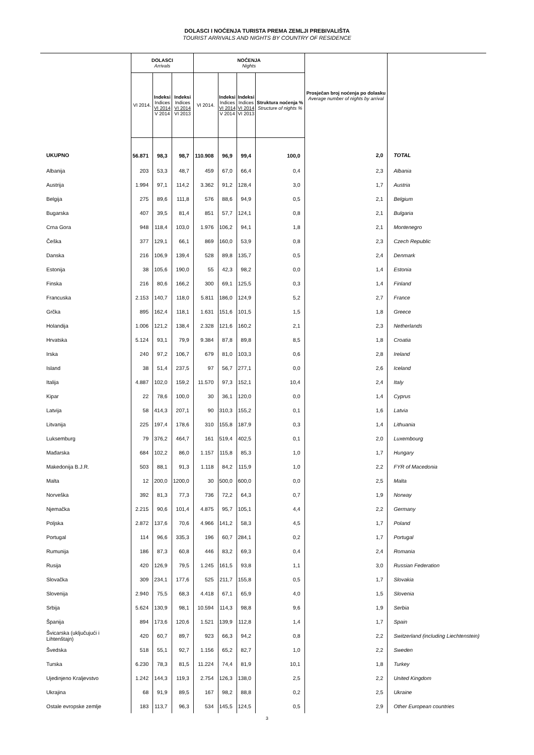DOLASCI I NOĆENJA TURISTA PREMA ZEMLJI PREBIVALIŠTA
TOURIST ARRIVALS AND NIGHTS BY COUNTRY OF RESIDENCE
| | DOLASCI Arrivals | | | NOĆENJA Nights | | | | Prosječan broj noćenja po dolasku Average number of nights by arrival | |
| --- | --- | --- | --- | --- | --- | --- | --- | --- | --- |
| | VI 2014. | Indeksi Indices VI 2014 V 2014 | Indeksi Indices VI 2014 VI 2013 | VI 2014. | Indeksi Indices VI 2014 V 2014 | Indeksi Indices VI 2014 VI 2013 | Struktura noćenja % Structure of nights % | | |
| UKUPNO | 56.871 | 98,3 | 98,7 | 110.908 | 96,9 | 99,4 | 100,0 | 2,0 | TOTAL |
| Albanija | 203 | 53,3 | 48,7 | 459 | 67,0 | 66,4 | 0,4 | 2,3 | Albania |
| Austrija | 1.994 | 97,1 | 114,2 | 3.362 | 91,2 | 128,4 | 3,0 | 1,7 | Austria |
| Belgija | 275 | 89,6 | 111,8 | 576 | 88,6 | 94,9 | 0,5 | 2,1 | Belgium |
| Bugarska | 407 | 39,5 | 81,4 | 851 | 57,7 | 124,1 | 0,8 | 2,1 | Bulgaria |
| Crna Gora | 948 | 118,4 | 103,0 | 1.976 | 106,2 | 94,1 | 1,8 | 2,1 | Montenegro |
| Češka | 377 | 129,1 | 66,1 | 869 | 160,0 | 53,9 | 0,8 | 2,3 | Czech Republic |
| Danska | 216 | 106,9 | 139,4 | 528 | 89,8 | 135,7 | 0,5 | 2,4 | Denmark |
| Estonija | 38 | 105,6 | 190,0 | 55 | 42,3 | 98,2 | 0,0 | 1,4 | Estonia |
| Finska | 216 | 80,6 | 166,2 | 300 | 69,1 | 125,5 | 0,3 | 1,4 | Finland |
| Francuska | 2.153 | 140,7 | 118,0 | 5.811 | 186,0 | 124,9 | 5,2 | 2,7 | France |
| Grčka | 895 | 162,4 | 118,1 | 1.631 | 151,6 | 101,5 | 1,5 | 1,8 | Greece |
| Holandija | 1.006 | 121,2 | 138,4 | 2.328 | 121,6 | 160,2 | 2,1 | 2,3 | Netherlands |
| Hrvatska | 5.124 | 93,1 | 79,9 | 9.384 | 87,8 | 89,8 | 8,5 | 1,8 | Croatia |
| Irska | 240 | 97,2 | 106,7 | 679 | 81,0 | 103,3 | 0,6 | 2,8 | Ireland |
| Island | 38 | 51,4 | 237,5 | 97 | 56,7 | 277,1 | 0,0 | 2,6 | Iceland |
| Italija | 4.887 | 102,0 | 159,2 | 11.570 | 97,3 | 152,1 | 10,4 | 2,4 | Italy |
| Kipar | 22 | 78,6 | 100,0 | 30 | 36,1 | 120,0 | 0,0 | 1,4 | Cyprus |
| Latvija | 58 | 414,3 | 207,1 | 90 | 310,3 | 155,2 | 0,1 | 1,6 | Latvia |
| Litvanija | 225 | 197,4 | 178,6 | 310 | 155,8 | 187,9 | 0,3 | 1,4 | Lithuania |
| Luksemburg | 79 | 376,2 | 464,7 | 161 | 519,4 | 402,5 | 0,1 | 2,0 | Luxembourg |
| Mađarska | 684 | 102,2 | 86,0 | 1.157 | 115,8 | 85,3 | 1,0 | 1,7 | Hungary |
| Makedonija B.J.R. | 503 | 88,1 | 91,3 | 1.118 | 84,2 | 115,9 | 1,0 | 2,2 | FYR of Macedonia |
| Malta | 12 | 200,0 | 1200,0 | 30 | 500,0 | 600,0 | 0,0 | 2,5 | Malta |
| Norveška | 392 | 81,3 | 77,3 | 736 | 72,2 | 64,3 | 0,7 | 1,9 | Norway |
| Njemačka | 2.215 | 90,6 | 101,4 | 4.875 | 95,7 | 105,1 | 4,4 | 2,2 | Germany |
| Poljska | 2.872 | 137,6 | 70,6 | 4.966 | 141,2 | 58,3 | 4,5 | 1,7 | Poland |
| Portugal | 114 | 96,6 | 335,3 | 196 | 60,7 | 284,1 | 0,2 | 1,7 | Portugal |
| Rumunija | 186 | 87,3 | 60,8 | 446 | 83,2 | 69,3 | 0,4 | 2,4 | Romania |
| Rusija | 420 | 126,9 | 79,5 | 1.245 | 161,5 | 93,8 | 1,1 | 3,0 | Russian Federation |
| Slovačka | 309 | 234,1 | 177,6 | 525 | 211,7 | 155,8 | 0,5 | 1,7 | Slovakia |
| Slovenija | 2.940 | 75,5 | 68,3 | 4.418 | 67,1 | 65,9 | 4,0 | 1,5 | Slovenia |
| Srbija | 5.624 | 130,9 | 98,1 | 10.594 | 114,3 | 98,8 | 9,6 | 1,9 | Serbia |
| Španija | 894 | 173,6 | 120,6 | 1.521 | 139,9 | 112,8 | 1,4 | 1,7 | Spain |
| Švicarska (uključujući i Lihtenštajn) | 420 | 60,7 | 89,7 | 923 | 66,3 | 94,2 | 0,8 | 2,2 | Switzerland (including Liechtenstein) |
| Švedska | 518 | 55,1 | 92,7 | 1.156 | 65,2 | 82,7 | 1,0 | 2,2 | Sweden |
| Turska | 6.230 | 78,3 | 81,5 | 11.224 | 74,4 | 81,9 | 10,1 | 1,8 | Turkey |
| Ujedinjeno Kraljevstvo | 1.242 | 144,3 | 119,3 | 2.754 | 126,3 | 138,0 | 2,5 | 2,2 | United Kingdom |
| Ukrajina | 68 | 91,9 | 89,5 | 167 | 98,2 | 88,8 | 0,2 | 2,5 | Ukraine |
| Ostale evropske zemlje | 183 | 113,7 | 96,3 | 534 | 145,5 | 124,5 | 0,5 | 2,9 | Other European countries |
3